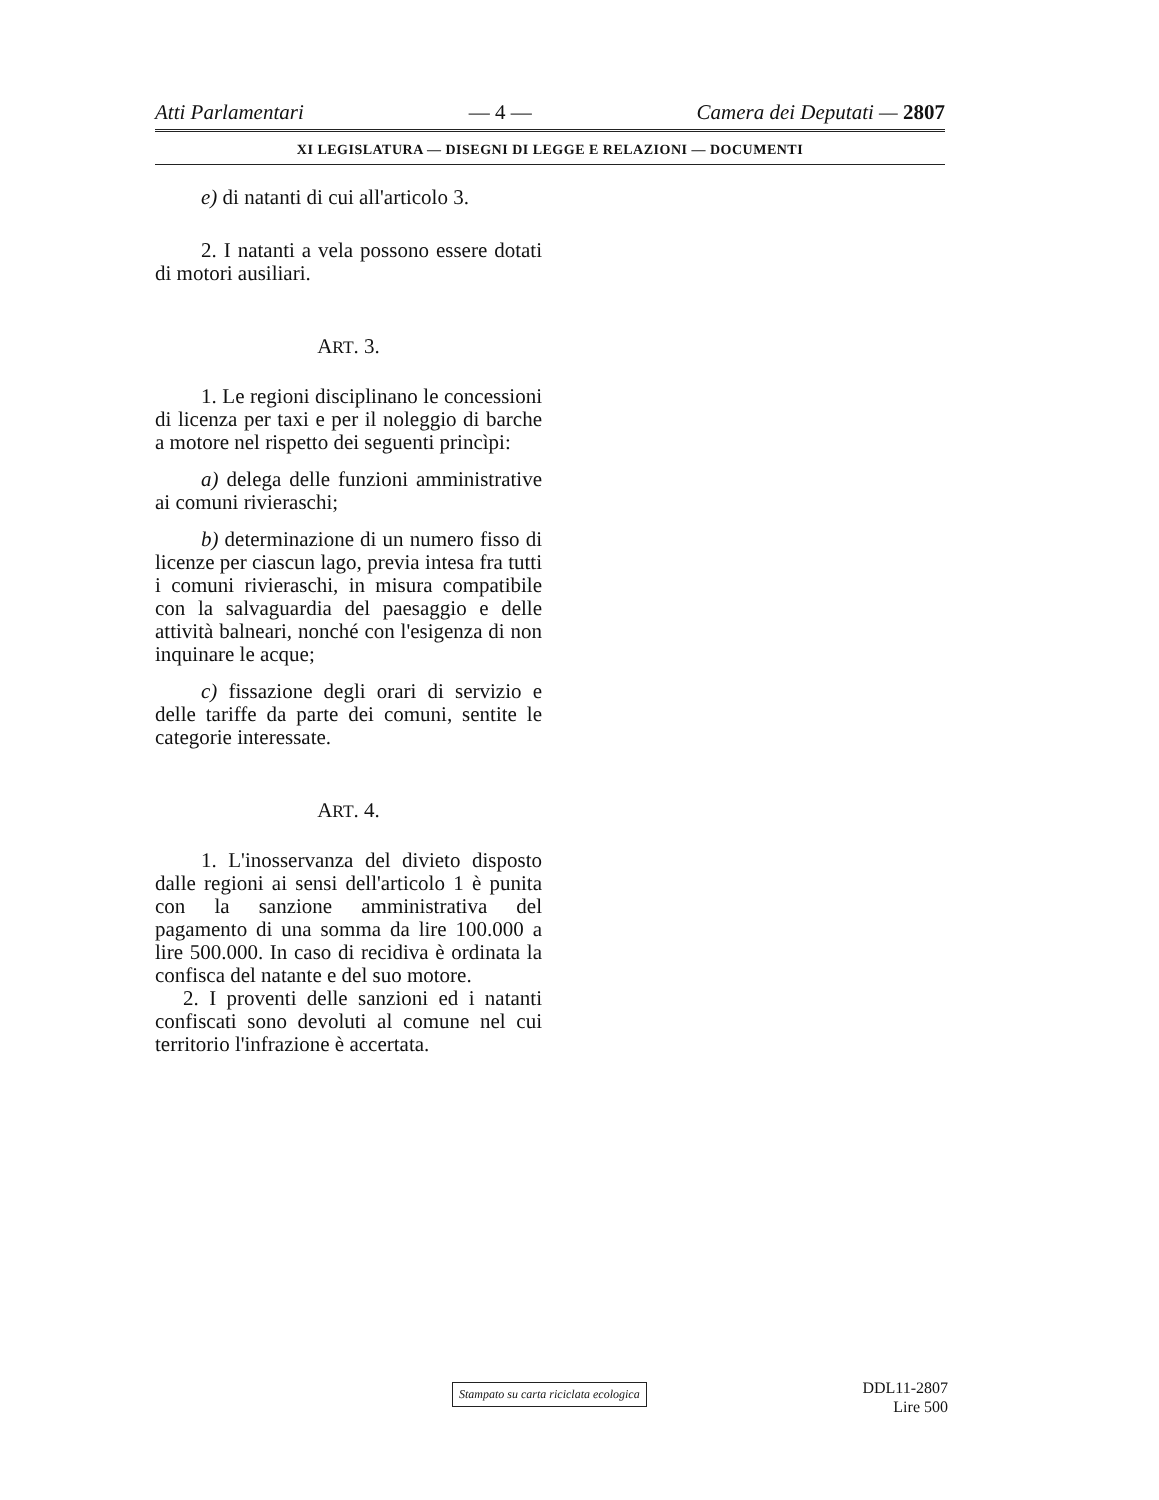Atti Parlamentari — 4 — Camera dei Deputati — 2807
XI LEGISLATURA — DISEGNI DI LEGGE E RELAZIONI — DOCUMENTI
e) di natanti di cui all'articolo 3.
2. I natanti a vela possono essere dotati di motori ausiliari.
ART. 3.
1. Le regioni disciplinano le concessioni di licenza per taxi e per il noleggio di barche a motore nel rispetto dei seguenti princìpi:
a) delega delle funzioni amministrative ai comuni rivieraschi;
b) determinazione di un numero fisso di licenze per ciascun lago, previa intesa fra tutti i comuni rivieraschi, in misura compatibile con la salvaguardia del paesaggio e delle attività balneari, nonché con l'esigenza di non inquinare le acque;
c) fissazione degli orari di servizio e delle tariffe da parte dei comuni, sentite le categorie interessate.
ART. 4.
1. L'inosservanza del divieto disposto dalle regioni ai sensi dell'articolo 1 è punita con la sanzione amministrativa del pagamento di una somma da lire 100.000 a lire 500.000. In caso di recidiva è ordinata la confisca del natante e del suo motore.
2. I proventi delle sanzioni ed i natanti confiscati sono devoluti al comune nel cui territorio l'infrazione è accertata.
Stampato su carta riciclata ecologica
DDL11-2807
Lire 500